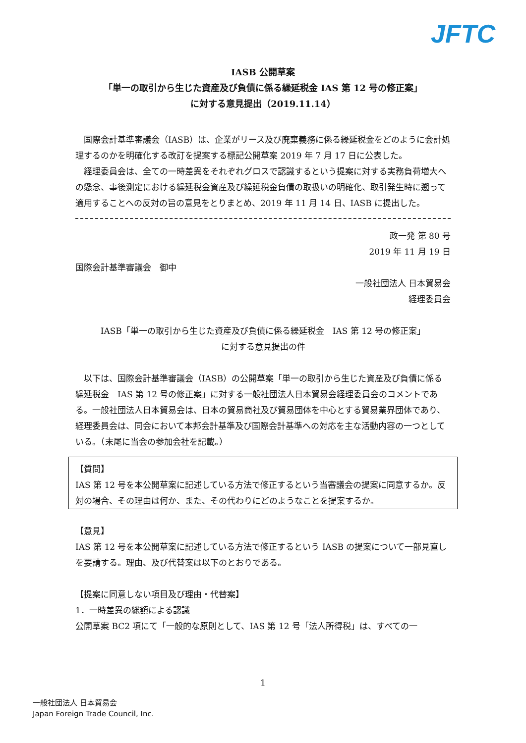JFTC
IASB 公開草案
「単一の取引から生じた資産及び負債に係る繰延税金 IAS 第 12 号の修正案」
に対する意見提出（2019.11.14）
国際会計基準審議会（IASB）は、企業がリース及び廃棄義務に係る繰延税金をどのように会計処理するのかを明確化する改訂を提案する標記公開草案 2019 年 7 月 17 日に公表した。
経理委員会は、全ての一時差異をそれぞれグロスで認識するという提案に対する実務負荷増大への懸念、事後測定における繰延税金資産及び繰延税金負債の取扱いの明確化、取引発生時に遡って適用することへの反対の旨の意見をとりまとめ、2019 年 11 月 14 日、IASB に提出した。
政一発 第 80 号
2019 年 11 月 19 日
国際会計基準審議会　御中
一般社団法人 日本貿易会
経理委員会
IASB「単一の取引から生じた資産及び負債に係る繰延税金　IAS 第 12 号の修正案」
に対する意見提出の件
以下は、国際会計基準審議会（IASB）の公開草案「単一の取引から生じた資産及び負債に係る繰延税金　IAS 第 12 号の修正案」に対する一般社団法人日本貿易会経理委員会のコメントである。一般社団法人日本貿易会は、日本の貿易商社及び貿易団体を中心とする貿易業界団体であり、経理委員会は、同会において本邦会計基準及び国際会計基準への対応を主な活動内容の一つとしている。（末尾に当会の参加会社を記載。）
【質問】
IAS 第 12 号を本公開草案に記述している方法で修正するという当審議会の提案に同意するか。反対の場合、その理由は何か、また、その代わりにどのようなことを提案するか。
【意見】
IAS 第 12 号を本公開草案に記述している方法で修正するという IASB の提案について一部見直しを要請する。理由、及び代替案は以下のとおりである。
【提案に同意しない項目及び理由・代替案】
1．一時差異の総額による認識
公開草案 BC2 項にて「一般的な原則として、IAS 第 12 号「法人所得税」は、すべての一
1
一般社団法人 日本貿易会
Japan Foreign Trade Council, Inc.